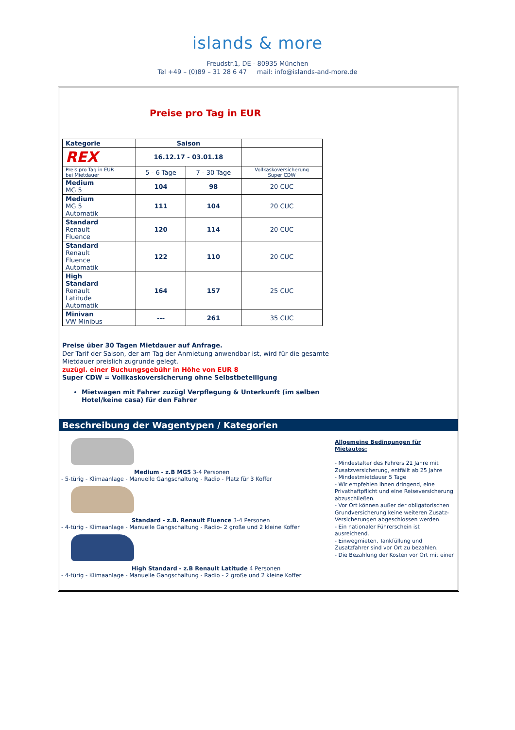islands & more
Freudstr.1, DE - 80935 München
Tel +49 – (0)89 – 31 28 6 47 mail: info@islands-and-more.de
Preise pro Tag in EUR
| Kategorie | Saison | | | |
| REX | 16.12.17 - 03.01.18 | | | |
| Preis pro Tag in EUR bei Mietdauer | 5 - 6 Tage | | 7 - 30 Tage | Vollkaskoversicherung Super CDW |
| Medium MG 5 | 104 | 98 | | 20 CUC |
| Medium MG 5 Automatik | 111 | 104 | | 20 CUC |
| Standard Renault Fluence | 120 | 114 | | 20 CUC |
| Standard Renault Fluence Automatik | 122 | 110 | | 20 CUC |
| High Standard Renault Latitude Automatik | 164 | 157 | | 25 CUC |
| Minivan VW Minibus | --- | 261 | | 35 CUC |
Preise über 30 Tagen Mietdauer auf Anfrage.
Der Tarif der Saison, der am Tag der Anmietung anwendbar ist, wird für die gesamte Mietdauer preislich zugrunde gelegt.
zuzügl. einer Buchungsgebühr in Höhe von EUR 8
Super CDW = Vollkaskoversicherung ohne Selbstbeteiligung
Mietwagen mit Fahrer zuzügl Verpflegung & Unterkunft (im selben Hotel/keine casa) für den Fahrer
Beschreibung der Wagentypen / Kategorien
Medium - z.B MG5 3-4 Personen
- 5-türig - Klimaanlage - Manuelle Gangschaltung - Radio - Platz für 3 Koffer
Standard - z.B. Renault Fluence 3-4 Personen
- 4-türig - Klimaanlage - Manuelle Gangschaltung - Radio- 2 große und 2 kleine Koffer
High Standard - z.B Renault Latitude 4 Personen
- 4-türig - Klimaanlage - Manuelle Gangschaltung - Radio - 2 große und 2 kleine Koffer
Allgemeine Bedingungen für Mietautos:
- Mindestalter des Fahrers 21 Jahre mit Zusatzversicherung, entfällt ab 25 Jahre
- Mindestmietdauer 5 Tage
- Wir empfehlen Ihnen dringend, eine Privathaftpflicht und eine Reiseversicherung abzuschließen.
- Vor Ort können außer der obligatorischen Grundversicherung keine weiteren Zusatz-Versicherungen abgeschlossen werden.
- Ein nationaler Führerschein ist ausreichend.
- Einwegmieten, Tankfüllung und Zusatzfahrer sind vor Ort zu bezahlen.
- Die Bezahlung der Kosten vor Ort mit einer